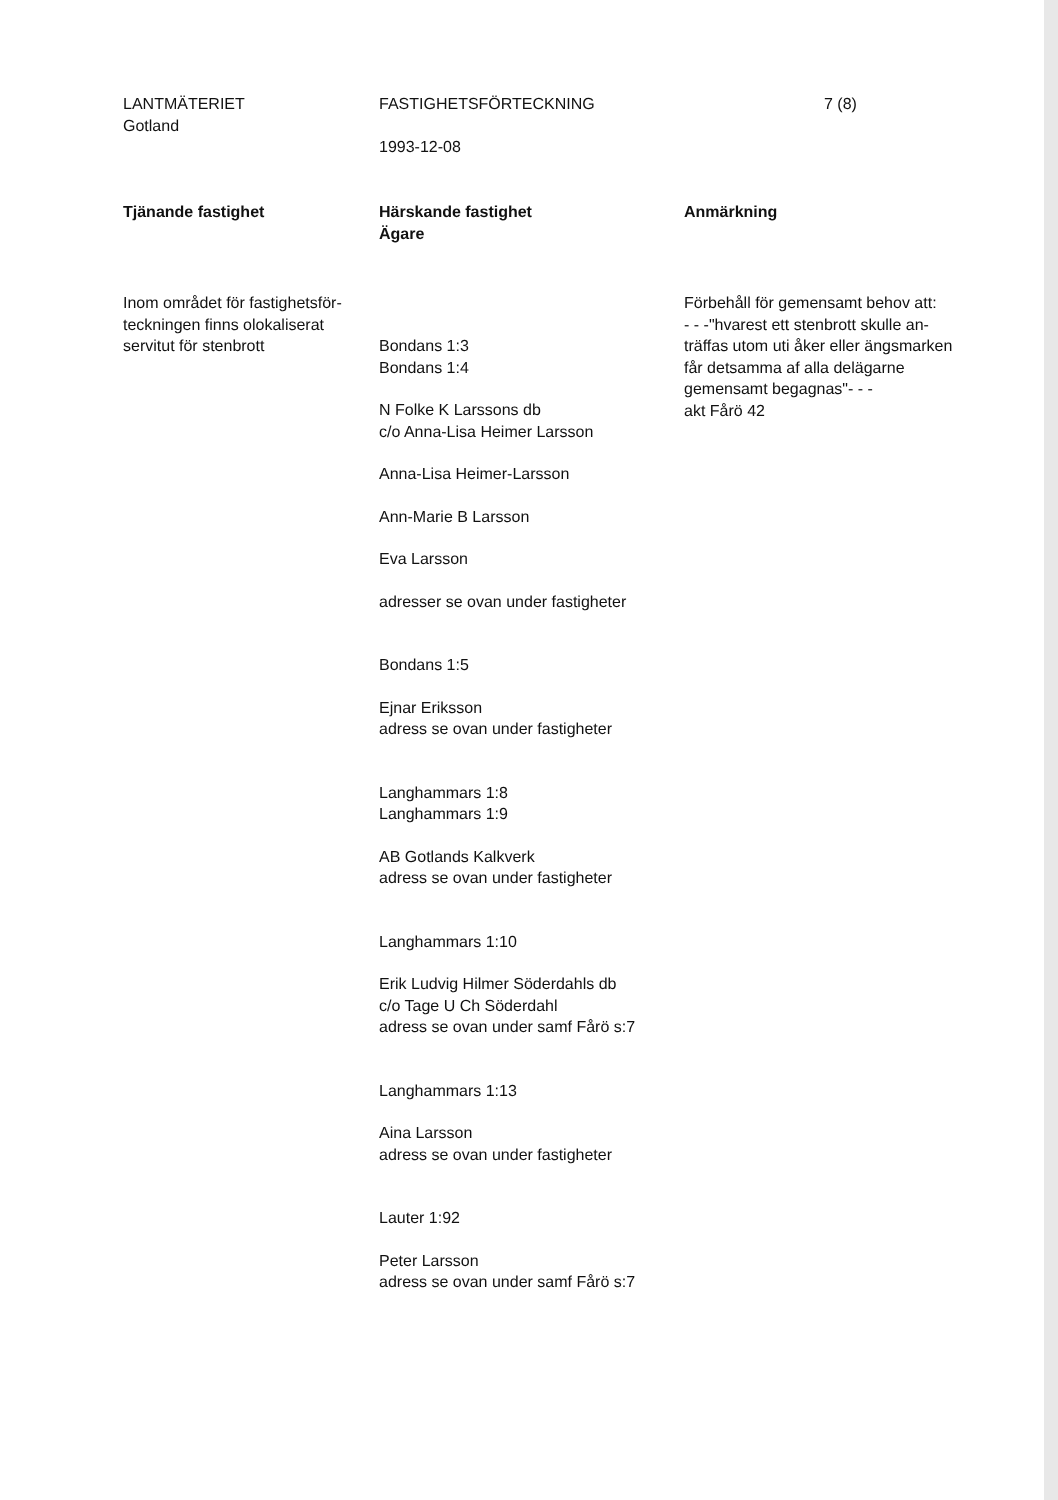LANTMÄTERIET
Gotland
FASTIGHETSFÖRTECKNING
1993-12-08
7 (8)
Tjänande fastighet Härskande fastighet
Ägare
Anmärkning
Inom området för fastighetsför-
teckningen finns olokaliserat
servitut för stenbrott
Bondans 1:3
Bondans 1:4
N Folke K Larssons db
c/o Anna-Lisa Heimer Larsson
Anna-Lisa Heimer-Larsson
Ann-Marie B Larsson
Eva Larsson
adresser se ovan under fastigheter
Bondans 1:5
Ejnar Eriksson
adress se ovan under fastigheter
Langhammars 1:8
Langhammars 1:9
AB Gotlands Kalkverk
adress se ovan under fastigheter
Langhammars 1:10
Erik Ludvig Hilmer Söderdahls db
c/o Tage U Ch Söderdahl
adress se ovan under samf Fårö s:7
Langhammars 1:13
Aina Larsson
adress se ovan under fastigheter
Lauter 1:92
Peter Larsson
adress se ovan under samf Fårö s:7
Förbehåll för gemensamt behov att:
- - -"hvarest ett stenbrott skulle an-
träffas utom uti åker eller ängsmarken
får detsamma af alla delägarne
gemensamt begagnas"- - -
akt Fårö 42